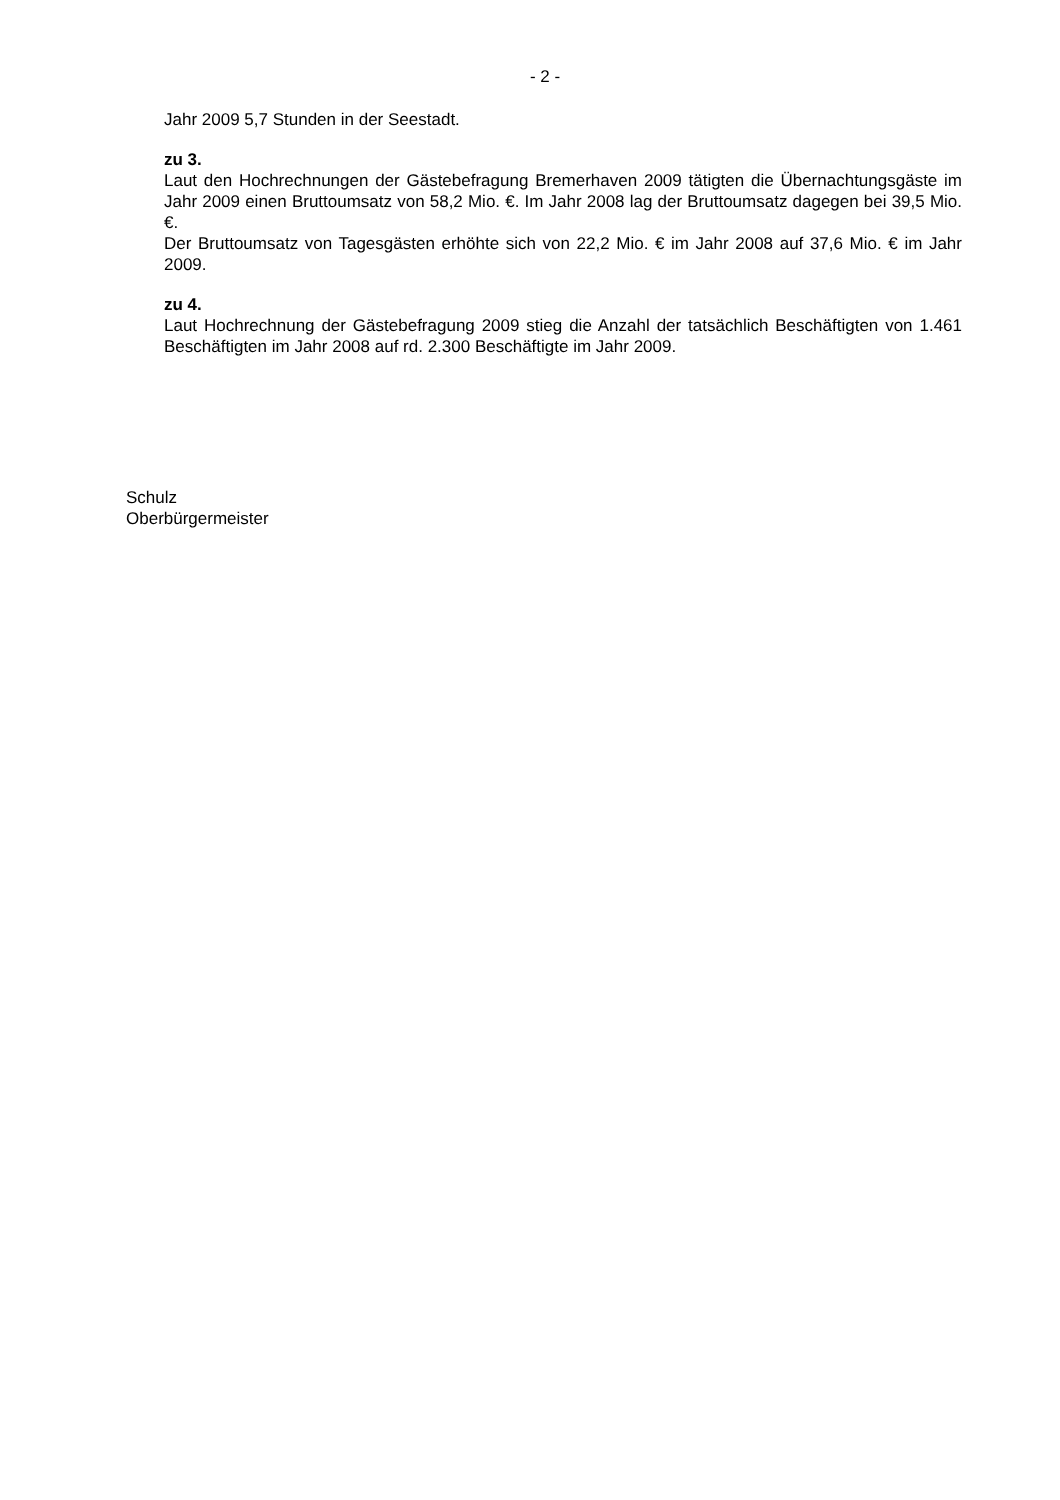- 2 -
Jahr 2009 5,7 Stunden in der Seestadt.
zu 3.
Laut den Hochrechnungen der Gästebefragung Bremerhaven 2009 tätigten die Übernach­tungsgäste im Jahr 2009 einen Bruttoumsatz von 58,2 Mio. €. Im Jahr 2008 lag der Brutto­umsatz dagegen bei 39,5 Mio. €.
Der Bruttoumsatz von Tagesgästen erhöhte sich von 22,2 Mio. € im Jahr 2008 auf 37,6 Mio. € im Jahr 2009.
zu 4.
Laut Hochrechnung der Gästebefragung 2009 stieg die Anzahl der tatsächlich Beschäftig­ten von 1.461 Beschäftigten im Jahr 2008 auf rd. 2.300 Beschäftigte im Jahr 2009.
Schulz
Oberbürgermeister